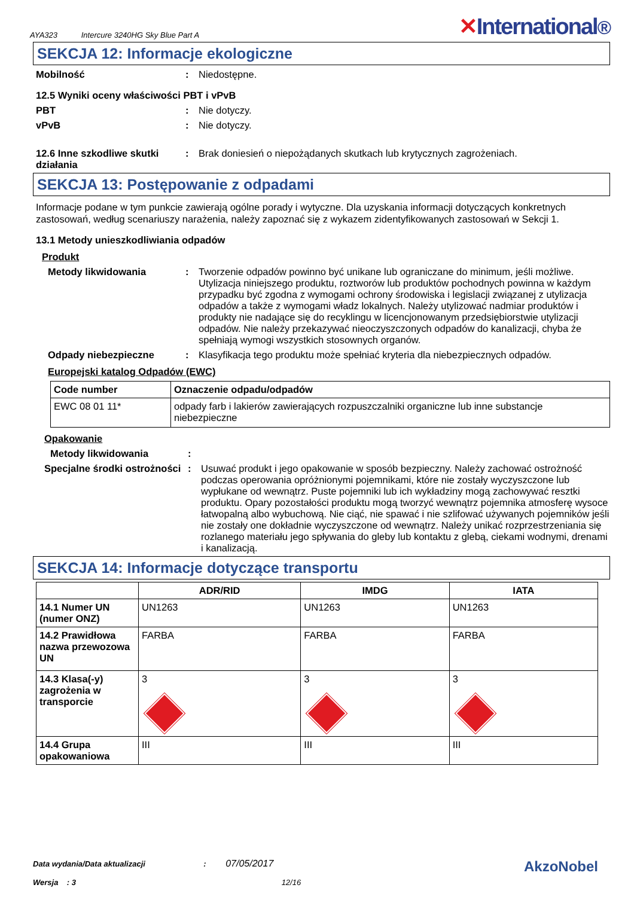AYA323 Intercure 3240HG Sky Blue Part A
✕International®
SEKCJA 12: Informacje ekologiczne
Mobilność : Niedostępne.
12.5 Wyniki oceny właściwości PBT i vPvB
PBT : Nie dotyczy.
vPvB : Nie dotyczy.
12.6 Inne szkodliwe skutki działania
: Brak doniesień o niepożądanych skutkach lub krytycznych zagrożeniach.
SEKCJA 13: Postępowanie z odpadami
Informacje podane w tym punkcie zawierają ogólne porady i wytyczne. Dla uzyskania informacji dotyczących konkretnych zastosowań, według scenariuszy narażenia, należy zapoznać się z wykazem zidentyfikowanych zastosowań w Sekcji 1.
13.1 Metody unieszkodliwiania odpadów
Produkt
Metody likwidowania : Tworzenie odpadów powinno być unikane lub ograniczane do minimum, jeśli możliwe. Utylizacja niniejszego produktu, roztworów lub produktów pochodnych powinna w każdym przypadku być zgodna z wymogami ochrony środowiska i legislacji związanej z utylizacja odpadów a także z wymogami władz lokalnych. Należy utylizować nadmiar produktów i produkty nie nadające się do recyklingu w licencjonowanym przedsiębiorstwie utylizacji odpadów. Nie należy przekazywać nieoczyszczonych odpadów do kanalizacji, chyba że spełniają wymogi wszystkich stosownych organów.
Odpady niebezpieczne : Klasyfikacja tego produktu może spełniać kryteria dla niebezpiecznych odpadów.
Europejski katalog Odpadów (EWC)
| Code number | Oznaczenie odpadu/odpadów |
| --- | --- |
| EWC 08 01 11* | odpady farb i lakierów zawierających rozpuszczalniki organiczne lub inne substancje niebezpieczne |
Opakowanie
Metody likwidowania :
Specjalne środki ostrożności
: Usuwać produkt i jego opakowanie w sposób bezpieczny. Należy zachować ostrożność podczas operowania opróżnionymi pojemnikami, które nie zostały wyczyszczone lub wypłukane od wewnątrz. Puste pojemniki lub ich wykładziny mogą zachowywać resztki produktu. Opary pozostałości produktu mogą tworzyć wewnątrz pojemnika atmosferę wysoce łatwopalną albo wybuchową. Nie ciąć, nie spawać i nie szlifować używanych pojemników jeśli nie zostały one dokładnie wyczyszczone od wewnątrz. Należy unikać rozprzestrzeniania się rozlanego materiału jego spływania do gleby lub kontaktu z glebą, ciekami wodnymi, drenami i kanalizacją.
SEKCJA 14: Informacje dotyczące transportu
| | ADR/RID | IMDG | IATA |
| --- | --- | --- | --- |
| 14.1 Numer UN (numer ONZ) | UN1263 | UN1263 | UN1263 |
| 14.2 Prawidłowa nazwa przewozowa UN | FARBA | FARBA | FARBA |
| 14.3 Klasa(-y) zagrożenia w transporcie | 3 | 3 | 3 |
| 14.4 Grupa opakowaniowa | III | III | III |
Data wydania/Data aktualizacji : 07/05/2017
Wersja : 3 12/16
AkzoNobel